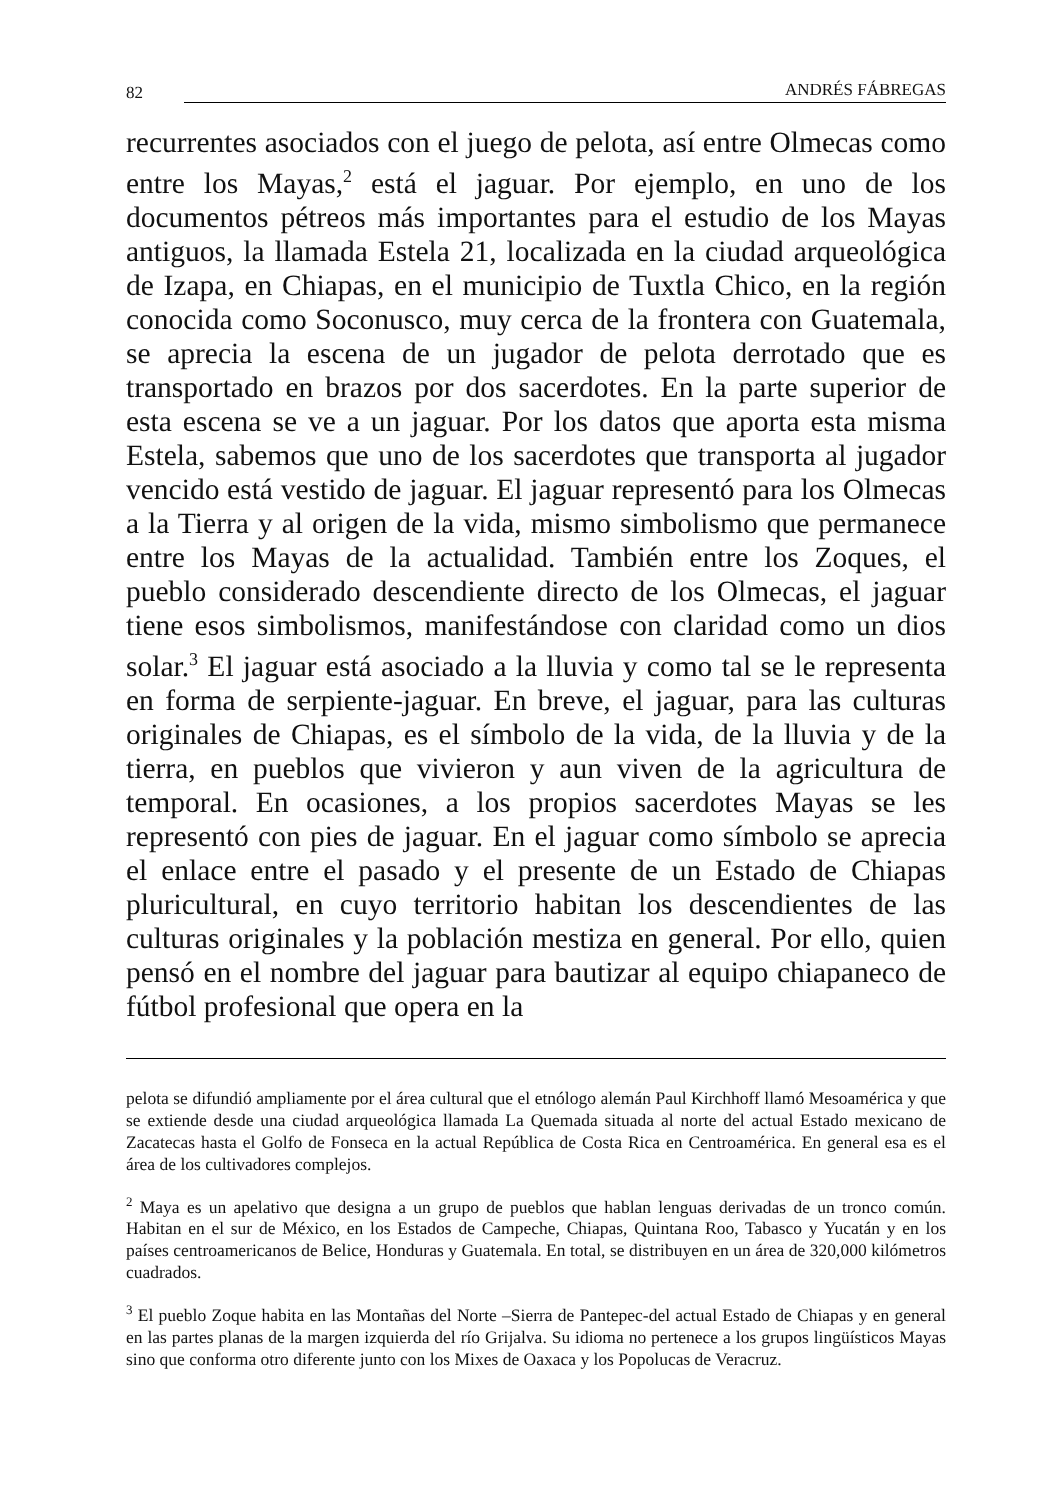82 ANDRÉS FÁBREGAS
recurrentes asociados con el juego de pelota, así entre Olmecas como entre los Mayas,<sup>2</sup> está el jaguar. Por ejemplo, en uno de los documentos pétreos más importantes para el estudio de los Mayas antiguos, la llamada Estela 21, localizada en la ciudad arqueológica de Izapa, en Chiapas, en el municipio de Tuxtla Chico, en la región conocida como Soconusco, muy cerca de la frontera con Guatemala, se aprecia la escena de un jugador de pelota derrotado que es transportado en brazos por dos sacerdotes. En la parte superior de esta escena se ve a un jaguar. Por los datos que aporta esta misma Estela, sabemos que uno de los sacerdotes que transporta al jugador vencido está vestido de jaguar. El jaguar representó para los Olmecas a la Tierra y al origen de la vida, mismo simbolismo que permanece entre los Mayas de la actualidad. También entre los Zoques, el pueblo considerado descendiente directo de los Olmecas, el jaguar tiene esos simbolismos, manifestándose con claridad como un dios solar.<sup>3</sup> El jaguar está asociado a la lluvia y como tal se le representa en forma de serpiente-jaguar. En breve, el jaguar, para las culturas originales de Chiapas, es el símbolo de la vida, de la lluvia y de la tierra, en pueblos que vivieron y aun viven de la agricultura de temporal. En ocasiones, a los propios sacerdotes Mayas se les representó con pies de jaguar. En el jaguar como símbolo se aprecia el enlace entre el pasado y el presente de un Estado de Chiapas pluricultural, en cuyo territorio habitan los descendientes de las culturas originales y la población mestiza en general. Por ello, quien pensó en el nombre del jaguar para bautizar al equipo chiapaneco de fútbol profesional que opera en la
pelota se difundió ampliamente por el área cultural que el etnólogo alemán Paul Kirchhoff llamó Mesoamérica y que se extiende desde una ciudad arqueológica llamada La Quemada situada al norte del actual Estado mexicano de Zacatecas hasta el Golfo de Fonseca en la actual República de Costa Rica en Centroamérica. En general esa es el área de los cultivadores complejos.
<sup>2</sup> Maya es un apelativo que designa a un grupo de pueblos que hablan lenguas derivadas de un tronco común. Habitan en el sur de México, en los Estados de Campeche, Chiapas, Quintana Roo, Tabasco y Yucatán y en los países centroamericanos de Belice, Honduras y Guatemala. En total, se distribuyen en un área de 320,000 kilómetros cuadrados.
<sup>3</sup> El pueblo Zoque habita en las Montañas del Norte –Sierra de Pantepec-del actual Estado de Chiapas y en general en las partes planas de la margen izquierda del río Grijalva. Su idioma no pertenece a los grupos lingüísticos Mayas sino que conforma otro diferente junto con los Mixes de Oaxaca y los Popolucas de Veracruz.